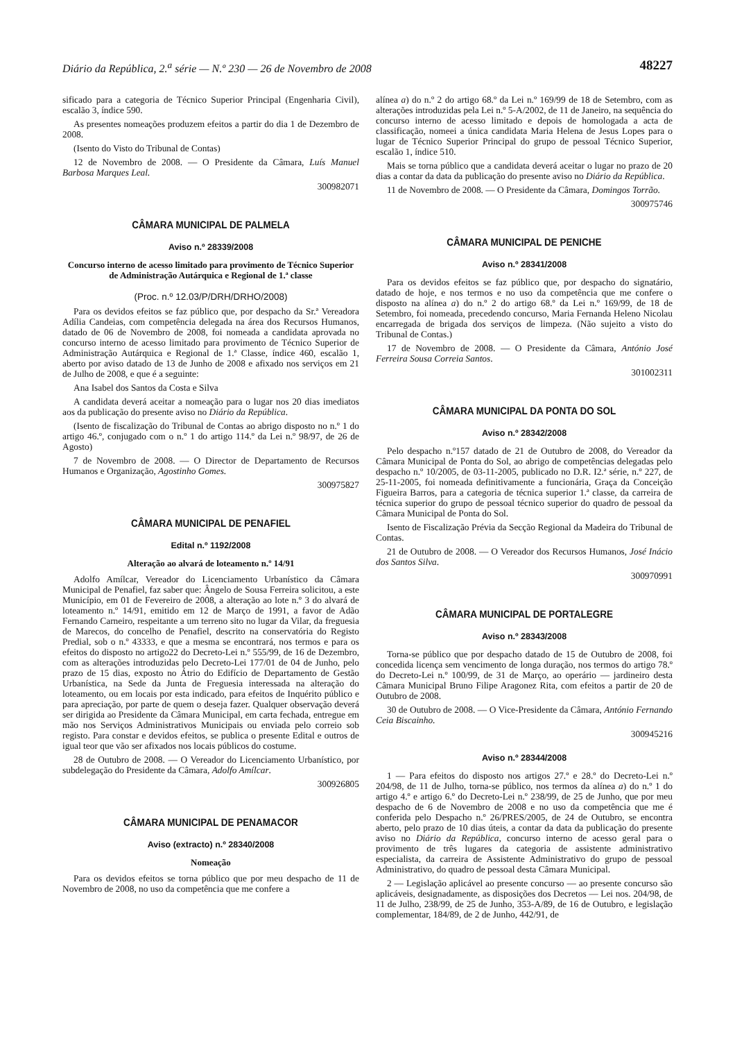Diário da República, 2.<sup>a</sup> série — N.º 230 — 26 de Novembro de 2008 48227
sificado para a categoria de Técnico Superior Principal (Engenharia Civil), escalão 3, índice 590.
As presentes nomeações produzem efeitos a partir do dia 1 de Dezembro de 2008.
(Isento do Visto do Tribunal de Contas)
12 de Novembro de 2008. — O Presidente da Câmara, Luís Manuel Barbosa Marques Leal.
300982071
CÂMARA MUNICIPAL DE PALMELA
Aviso n.º 28339/2008
Concurso interno de acesso limitado para provimento de Técnico Superior de Administração Autárquica e Regional de 1.ª classe
(Proc. n.º 12.03/P/DRH/DRHO/2008)
Para os devidos efeitos se faz público que, por despacho da Sr.ª Vereadora Adília Candeias, com competência delegada na área dos Recursos Humanos, datado de 06 de Novembro de 2008, foi nomeada a candidata aprovada no concurso interno de acesso limitado para provimento de Técnico Superior de Administração Autárquica e Regional de 1.ª Classe, índice 460, escalão 1, aberto por aviso datado de 13 de Junho de 2008 e afixado nos serviços em 21 de Julho de 2008, e que é a seguinte:
Ana Isabel dos Santos da Costa e Silva
A candidata deverá aceitar a nomeação para o lugar nos 20 dias imediatos aos da publicação do presente aviso no Diário da República.
(Isento de fiscalização do Tribunal de Contas ao abrigo disposto no n.º 1 do artigo 46.º, conjugado com o n.º 1 do artigo 114.º da Lei n.º 98/97, de 26 de Agosto)
7 de Novembro de 2008. — O Director de Departamento de Recursos Humanos e Organização, Agostinho Gomes.
300975827
CÂMARA MUNICIPAL DE PENAFIEL
Edital n.º 1192/2008
Alteração ao alvará de loteamento n.º 14/91
Adolfo Amílcar, Vereador do Licenciamento Urbanístico da Câmara Municipal de Penafiel, faz saber que: Ângelo de Sousa Ferreira solicitou, a este Município, em 01 de Fevereiro de 2008, a alteração ao lote n.º 3 do alvará de loteamento n.º 14/91, emitido em 12 de Março de 1991, a favor de Adão Fernando Carneiro, respeitante a um terreno sito no lugar da Vilar, da freguesia de Marecos, do concelho de Penafiel, descrito na conservatória do Registo Predial, sob o n.º 43333, e que a mesma se encontrará, nos termos e para os efeitos do disposto no artigo22 do Decreto-Lei n.º 555/99, de 16 de Dezembro, com as alterações introduzidas pelo Decreto-Lei 177/01 de 04 de Junho, pelo prazo de 15 dias, exposto no Átrio do Edifício de Departamento de Gestão Urbanística, na Sede da Junta de Freguesia interessada na alteração do loteamento, ou em locais por esta indicado, para efeitos de Inquérito público e para apreciação, por parte de quem o deseja fazer. Qualquer observação deverá ser dirigida ao Presidente da Câmara Municipal, em carta fechada, entregue em mão nos Serviços Administrativos Municipais ou enviada pelo correio sob registo. Para constar e devidos efeitos, se publica o presente Edital e outros de igual teor que vão ser afixados nos locais públicos do costume.
28 de Outubro de 2008. — O Vereador do Licenciamento Urbanístico, por subdelegação do Presidente da Câmara, Adolfo Amílcar.
300926805
CÂMARA MUNICIPAL DE PENAMACOR
Aviso (extracto) n.º 28340/2008
Nomeação
Para os devidos efeitos se torna público que por meu despacho de 11 de Novembro de 2008, no uso da competência que me confere a
alínea a) do n.º 2 do artigo 68.º da Lei n.º 169/99 de 18 de Setembro, com as alterações introduzidas pela Lei n.º 5-A/2002, de 11 de Janeiro, na sequência do concurso interno de acesso limitado e depois de homologada a acta de classificação, nomeei a única candidata Maria Helena de Jesus Lopes para o lugar de Técnico Superior Principal do grupo de pessoal Técnico Superior, escalão 1, índice 510.
Mais se torna público que a candidata deverá aceitar o lugar no prazo de 20 dias a contar da data da publicação do presente aviso no Diário da República.
11 de Novembro de 2008. — O Presidente da Câmara, Domingos Torrão.
300975746
CÂMARA MUNICIPAL DE PENICHE
Aviso n.º 28341/2008
Para os devidos efeitos se faz público que, por despacho do signatário, datado de hoje, e nos termos e no uso da competência que me confere o disposto na alínea a) do n.º 2 do artigo 68.º da Lei n.º 169/99, de 18 de Setembro, foi nomeada, precedendo concurso, Maria Fernanda Heleno Nicolau encarregada de brigada dos serviços de limpeza. (Não sujeito a visto do Tribunal de Contas.)
17 de Novembro de 2008. — O Presidente da Câmara, António José Ferreira Sousa Correia Santos.
301002311
CÂMARA MUNICIPAL DA PONTA DO SOL
Aviso n.º 28342/2008
Pelo despacho n.º157 datado de 21 de Outubro de 2008, do Vereador da Câmara Municipal de Ponta do Sol, ao abrigo de competências delegadas pelo despacho n.º 10/2005, de 03-11-2005, publicado no D.R. I2.ª série, n.º 227, de 25-11-2005, foi nomeada definitivamente a funcionária, Graça da Conceição Figueira Barros, para a categoria de técnica superior 1.ª classe, da carreira de técnica superior do grupo de pessoal técnico superior do quadro de pessoal da Câmara Municipal de Ponta do Sol.
Isento de Fiscalização Prévia da Secção Regional da Madeira do Tribunal de Contas.
21 de Outubro de 2008. — O Vereador dos Recursos Humanos, José Inácio dos Santos Silva.
300970991
CÂMARA MUNICIPAL DE PORTALEGRE
Aviso n.º 28343/2008
Torna-se público que por despacho datado de 15 de Outubro de 2008, foi concedida licença sem vencimento de longa duração, nos termos do artigo 78.º do Decreto-Lei n.º 100/99, de 31 de Março, ao operário — jardineiro desta Câmara Municipal Bruno Filipe Aragonez Rita, com efeitos a partir de 20 de Outubro de 2008.
30 de Outubro de 2008. — O Vice-Presidente da Câmara, António Fernando Ceia Biscainho.
300945216
Aviso n.º 28344/2008
1 — Para efeitos do disposto nos artigos 27.º e 28.º do Decreto-Lei n.º 204/98, de 11 de Julho, torna-se público, nos termos da alínea a) do n.º 1 do artigo 4.º e artigo 6.º do Decreto-Lei n.º 238/99, de 25 de Junho, que por meu despacho de 6 de Novembro de 2008 e no uso da competência que me é conferida pelo Despacho n.º 26/PRES/2005, de 24 de Outubro, se encontra aberto, pelo prazo de 10 dias úteis, a contar da data da publicação do presente aviso no Diário da República, concurso interno de acesso geral para o provimento de três lugares da categoria de assistente administrativo especialista, da carreira de Assistente Administrativo do grupo de pessoal Administrativo, do quadro de pessoal desta Câmara Municipal.
2 — Legislação aplicável ao presente concurso — ao presente concurso são aplicáveis, designadamente, as disposições dos Decretos — Lei nos. 204/98, de 11 de Julho, 238/99, de 25 de Junho, 353-A/89, de 16 de Outubro, e legislação complementar, 184/89, de 2 de Junho, 442/91, de